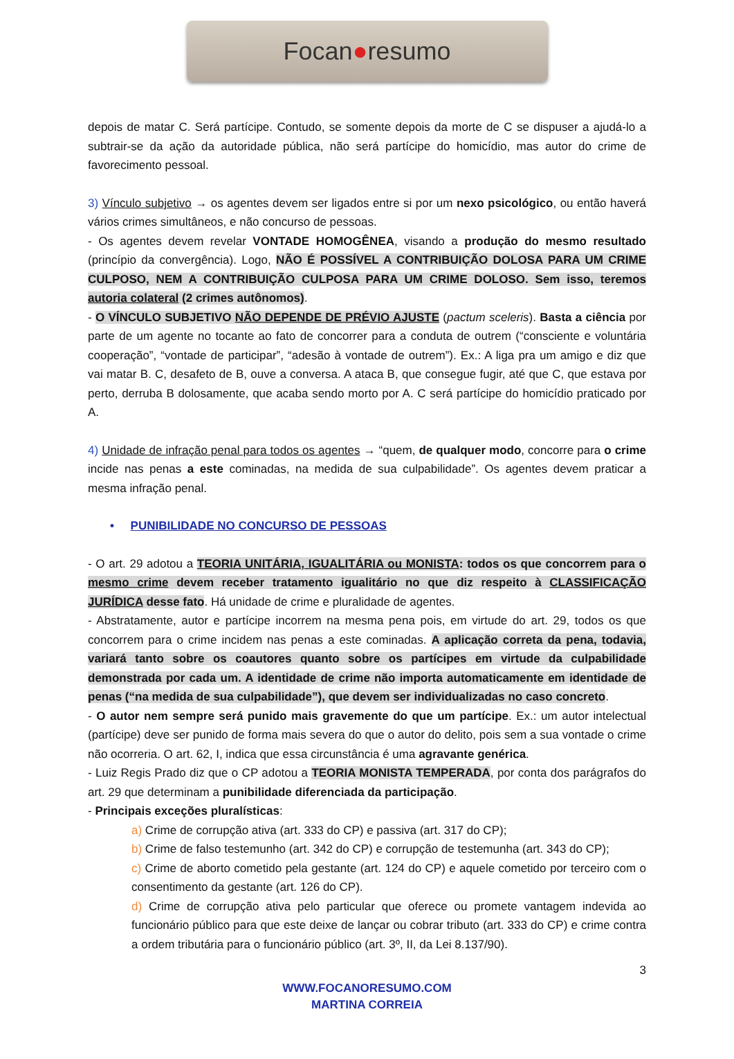Focan ● resumo
depois de matar C. Será partícipe. Contudo, se somente depois da morte de C se dispuser a ajudá-lo a subtrair-se da ação da autoridade pública, não será partícipe do homicídio, mas autor do crime de favorecimento pessoal.
3) Vínculo subjetivo → os agentes devem ser ligados entre si por um nexo psicológico, ou então haverá vários crimes simultâneos, e não concurso de pessoas.
- Os agentes devem revelar VONTADE HOMOGÊNEA, visando a produção do mesmo resultado (princípio da convergência). Logo, NÃO É POSSÍVEL A CONTRIBUIÇÃO DOLOSA PARA UM CRIME CULPOSO, NEM A CONTRIBUIÇÃO CULPOSA PARA UM CRIME DOLOSO. Sem isso, teremos autoria colateral (2 crimes autônomos).
- O VÍNCULO SUBJETIVO NÃO DEPENDE DE PRÉVIO AJUSTE (pactum sceleris). Basta a ciência por parte de um agente no tocante ao fato de concorrer para a conduta de outrem (“consciente e voluntária cooperação”, “vontade de participar”, “adesão à vontade de outrem”). Ex.: A liga pra um amigo e diz que vai matar B. C, desafeto de B, ouve a conversa. A ataca B, que consegue fugir, até que C, que estava por perto, derruba B dolosamente, que acaba sendo morto por A. C será partícipe do homicídio praticado por A.
4) Unidade de infração penal para todos os agentes → “quem, de qualquer modo, concorre para o crime incide nas penas a este cominadas, na medida de sua culpabilidade”. Os agentes devem praticar a mesma infração penal.
• PUNIBILIDADE NO CONCURSO DE PESSOAS
- O art. 29 adotou a TEORIA UNITÁRIA, IGUALITÁRIA ou MONISTA: todos os que concorrem para o mesmo crime devem receber tratamento igualitário no que diz respeito à CLASSIFICAÇÃO JURÍDICA desse fato. Há unidade de crime e pluralidade de agentes.
- Abstratamente, autor e partícipe incorrem na mesma pena pois, em virtude do art. 29, todos os que concorrem para o crime incidem nas penas a este cominadas. A aplicação correta da pena, todavia, variará tanto sobre os coautores quanto sobre os partícipes em virtude da culpabilidade demonstrada por cada um. A identidade de crime não importa automaticamente em identidade de penas (“na medida de sua culpabilidade”), que devem ser individualizadas no caso concreto.
- O autor nem sempre será punido mais gravemente do que um partícipe. Ex.: um autor intelectual (partícipe) deve ser punido de forma mais severa do que o autor do delito, pois sem a sua vontade o crime não ocorreria. O art. 62, I, indica que essa circunstância é uma agravante genérica.
- Luiz Regis Prado diz que o CP adotou a TEORIA MONISTA TEMPERADA, por conta dos parágrafos do art. 29 que determinam a punibilidade diferenciada da participação.
- Principais exceções pluralísticas:
a) Crime de corrupção ativa (art. 333 do CP) e passiva (art. 317 do CP);
b) Crime de falso testemunho (art. 342 do CP) e corrupção de testemunha (art. 343 do CP);
c) Crime de aborto cometido pela gestante (art. 124 do CP) e aquele cometido por terceiro com o consentimento da gestante (art. 126 do CP).
d) Crime de corrupção ativa pelo particular que oferece ou promete vantagem indevida ao funcionário público para que este deixe de lançar ou cobrar tributo (art. 333 do CP) e crime contra a ordem tributária para o funcionário público (art. 3º, II, da Lei 8.137/90).
3
WWW.FOCANORESUMO.COM
MARTINA CORREIA